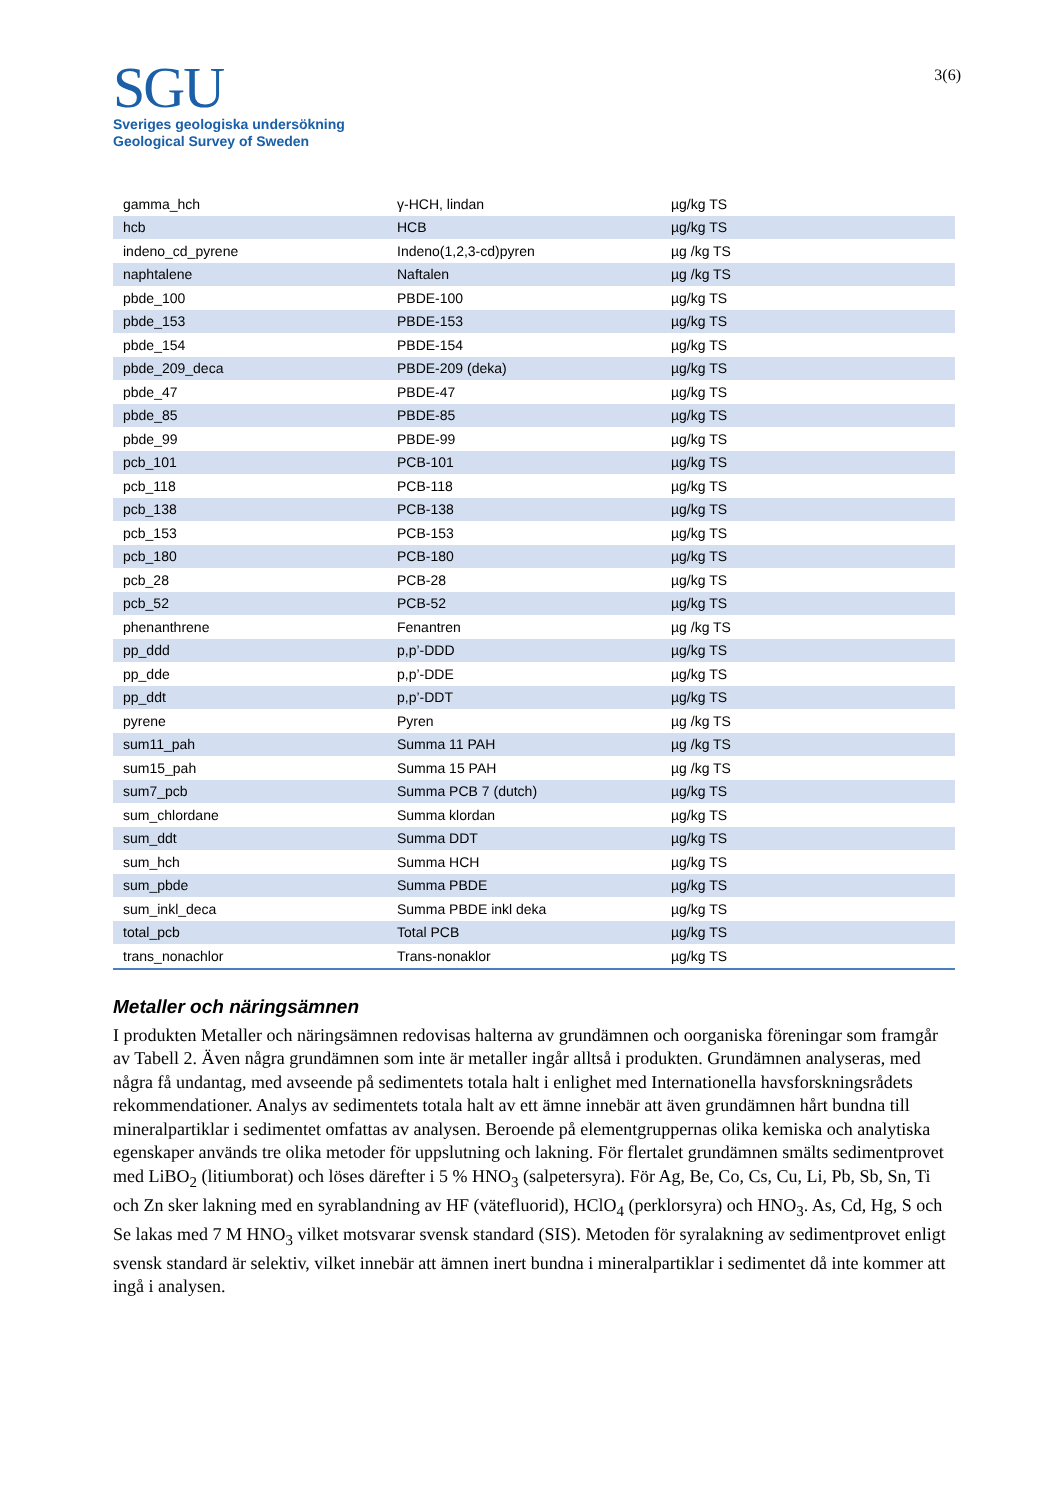SGU
Sveriges geologiska undersökning
Geological Survey of Sweden
3(6)
| gamma_hch | γ-HCH, lindan | µg/kg TS |
| hcb | HCB | µg/kg TS |
| indeno_cd_pyrene | Indeno(1,2,3-cd)pyren | µg /kg TS |
| naphtalene | Naftalen | µg /kg TS |
| pbde_100 | PBDE-100 | µg/kg TS |
| pbde_153 | PBDE-153 | µg/kg TS |
| pbde_154 | PBDE-154 | µg/kg TS |
| pbde_209_deca | PBDE-209 (deka) | µg/kg TS |
| pbde_47 | PBDE-47 | µg/kg TS |
| pbde_85 | PBDE-85 | µg/kg TS |
| pbde_99 | PBDE-99 | µg/kg TS |
| pcb_101 | PCB-101 | µg/kg TS |
| pcb_118 | PCB-118 | µg/kg TS |
| pcb_138 | PCB-138 | µg/kg TS |
| pcb_153 | PCB-153 | µg/kg TS |
| pcb_180 | PCB-180 | µg/kg TS |
| pcb_28 | PCB-28 | µg/kg TS |
| pcb_52 | PCB-52 | µg/kg TS |
| phenanthrene | Fenantren | µg /kg TS |
| pp_ddd | p,p’-DDD | µg/kg TS |
| pp_dde | p,p’-DDE | µg/kg TS |
| pp_ddt | p,p’-DDT | µg/kg TS |
| pyrene | Pyren | µg /kg TS |
| sum11_pah | Summa 11 PAH | µg /kg TS |
| sum15_pah | Summa 15 PAH | µg /kg TS |
| sum7_pcb | Summa PCB 7 (dutch) | µg/kg TS |
| sum_chlordane | Summa klordan | µg/kg TS |
| sum_ddt | Summa DDT | µg/kg TS |
| sum_hch | Summa HCH | µg/kg TS |
| sum_pbde | Summa PBDE | µg/kg TS |
| sum_inkl_deca | Summa PBDE inkl deka | µg/kg TS |
| total_pcb | Total PCB | µg/kg TS |
| trans_nonachlor | Trans-nonaklor | µg/kg TS |
Metaller och näringsämnen
I produkten Metaller och näringsämnen redovisas halterna av grundämnen och oorganiska föreningar som framgår av Tabell 2. Även några grundämnen som inte är metaller ingår alltså i produkten. Grundämnen analyseras, med några få undantag, med avseende på sedimentets totala halt i enlighet med Internationella havsforskningsrådets rekommendationer. Analys av sedimentets totala halt av ett ämne innebär att även grundämnen hårt bundna till mineralpartiklar i sedimentet omfattas av analysen. Beroende på elementgruppernas olika kemiska och analytiska egenskaper används tre olika metoder för uppslutning och lakning. För flertalet grundämnen smälts sedimentprovet med LiBO<sub>2</sub> (litiumborat) och löses därefter i 5 % HNO<sub>3</sub> (salpetersyra). För Ag, Be, Co, Cs, Cu, Li, Pb, Sb, Sn, Ti och Zn sker lakning med en syrablandning av HF (vätefluorid), HClO<sub>4</sub> (perklorsyra) och HNO<sub>3</sub>. As, Cd, Hg, S och Se lakas med 7 M HNO<sub>3</sub> vilket motsvarar svensk standard (SIS). Metoden för syralakning av sedimentprovet enligt svensk standard är selektiv, vilket innebär att ämnen inert bundna i mineralpartiklar i sedimentet då inte kommer att ingå i analysen.